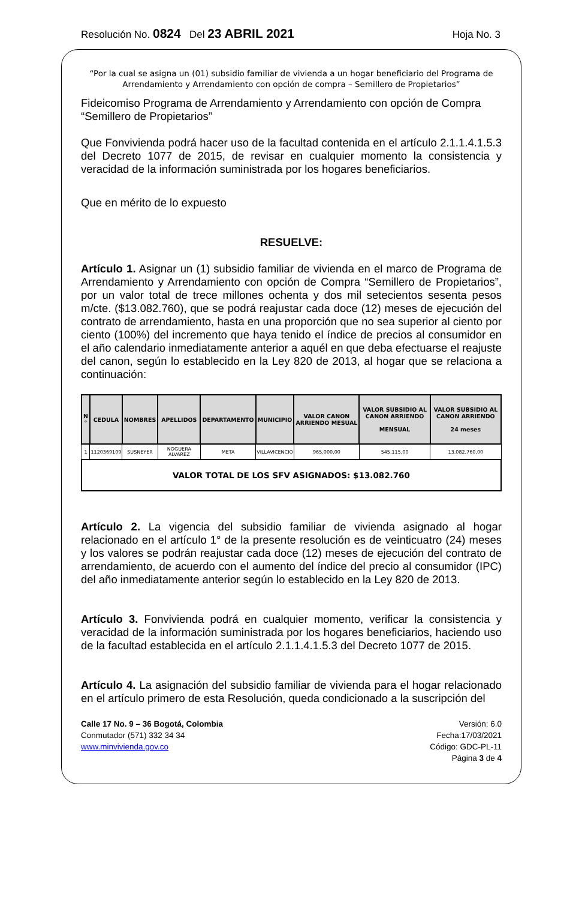Resolución No. 0824 Del 23 ABRIL 2021 Hoja No. 3
“Por la cual se asigna un (01) subsidio familiar de vivienda a un hogar beneficiario del Programa de Arrendamiento y Arrendamiento con opción de compra – Semillero de Propietarios”
Fideicomiso Programa de Arrendamiento y Arrendamiento con opción de Compra “Semillero de Propietarios”
Que Fonvivienda podrá hacer uso de la facultad contenida en el artículo 2.1.1.4.1.5.3 del Decreto 1077 de 2015, de revisar en cualquier momento la consistencia y veracidad de la información suministrada por los hogares beneficiarios.
Que en mérito de lo expuesto
RESUELVE:
Artículo 1. Asignar un (1) subsidio familiar de vivienda en el marco de Programa de Arrendamiento y Arrendamiento con opción de Compra “Semillero de Propietarios”, por un valor total de trece millones ochenta y dos mil setecientos sesenta pesos m/cte. ($13.082.760), que se podrá reajustar cada doce (12) meses de ejecución del contrato de arrendamiento, hasta en una proporción que no sea superior al ciento por ciento (100%) del incremento que haya tenido el índice de precios al consumidor en el año calendario inmediatamente anterior a aquél en que deba efectuarse el reajuste del canon, según lo establecido en la Ley 820 de 2013, al hogar que se relaciona a continuación:
| N ° | CEDULA | NOMBRES | APELLIDOS | DEPARTAMENTO | MUNICIPIO | VALOR CANON ARRIENDO MESUAL | VALOR SUBSIDIO AL CANON ARRIENDO MENSUAL | VALOR SUBSIDIO AL CANON ARRIENDO 24 meses |
| --- | --- | --- | --- | --- | --- | --- | --- | --- |
| 1 | 1120369109 | SUSNEYER | NOGUERA ALVAREZ | META | VILLAVICENCIO | 965.000,00 | 545.115,00 | 13.082.760,00 |
| VALOR TOTAL DE LOS SFV ASIGNADOS: $13.082.760 | | | | | | | | |
Artículo 2. La vigencia del subsidio familiar de vivienda asignado al hogar relacionado en el artículo 1° de la presente resolución es de veinticuatro (24) meses y los valores se podrán reajustar cada doce (12) meses de ejecución del contrato de arrendamiento, de acuerdo con el aumento del índice del precio al consumidor (IPC) del año inmediatamente anterior según lo establecido en la Ley 820 de 2013.
Artículo 3. Fonvivienda podrá en cualquier momento, verificar la consistencia y veracidad de la información suministrada por los hogares beneficiarios, haciendo uso de la facultad establecida en el artículo 2.1.1.4.1.5.3 del Decreto 1077 de 2015.
Artículo 4. La asignación del subsidio familiar de vivienda para el hogar relacionado en el artículo primero de esta Resolución, queda condicionado a la suscripción del
Calle 17 No. 9 – 36 Bogotá, Colombia
Conmutador (571) 332 34 34
www.minvivienda.gov.co
Versión: 6.0
Fecha:17/03/2021
Código: GDC-PL-11
Página 3 de 4